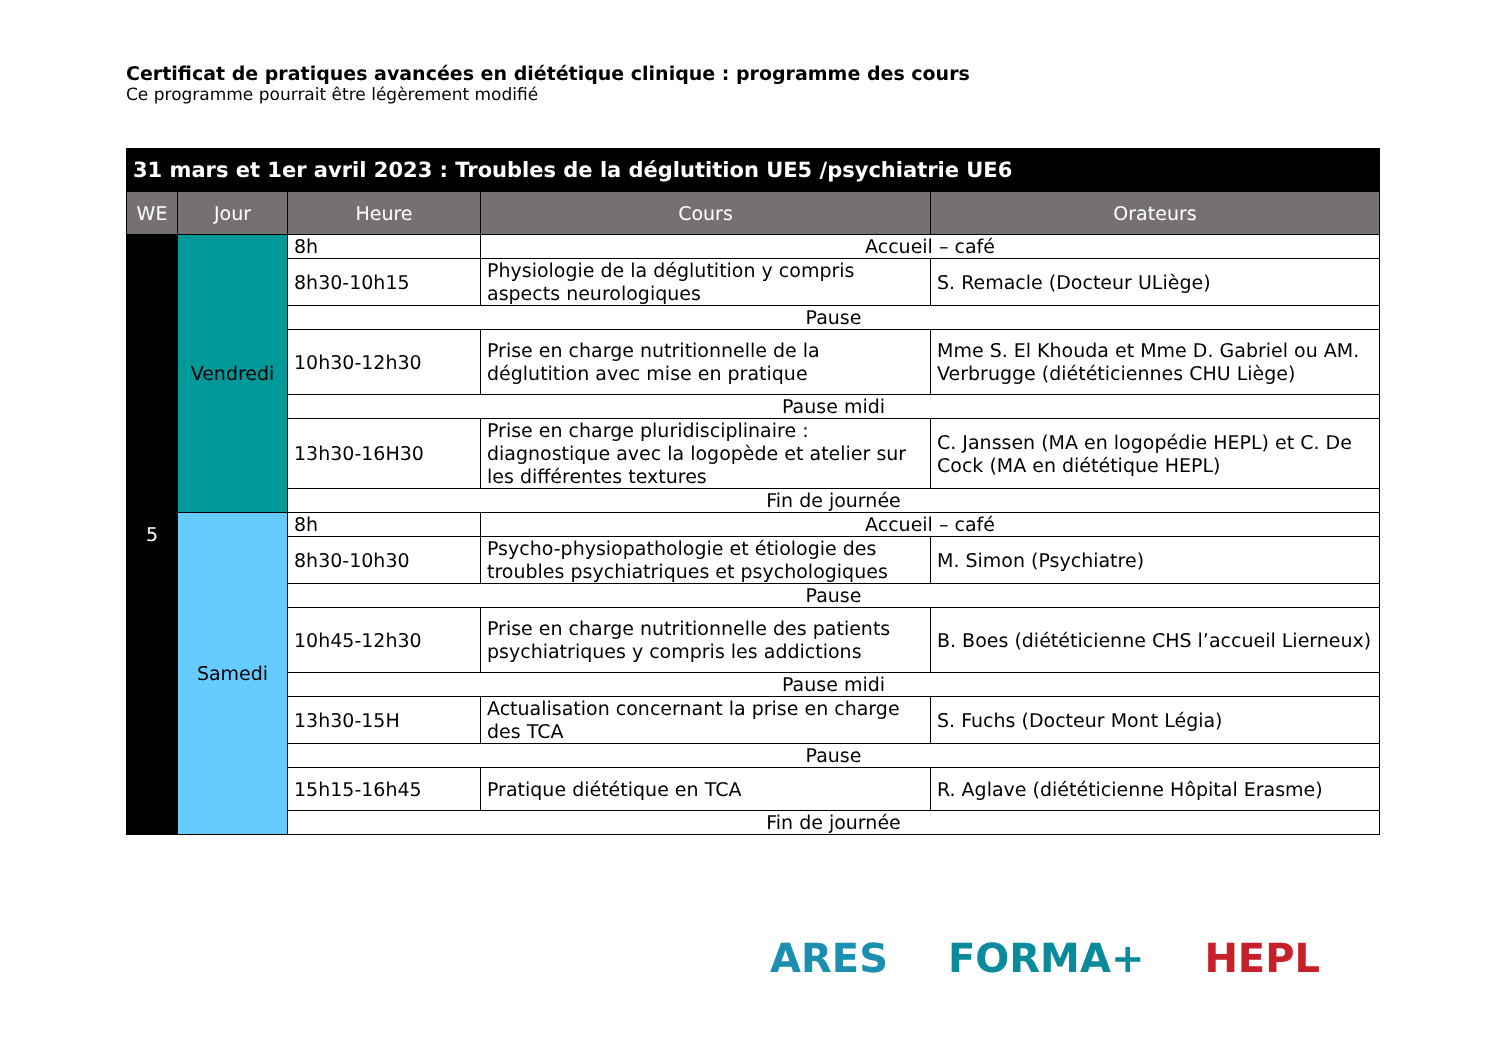Certificat de pratiques avancées en diététique clinique : programme des cours
Ce programme pourrait être légèrement modifié
| 31 mars et 1er avril 2023 : Troubles de la déglutition UE5 /psychiatrie UE6 | | | | |
| --- | --- | --- | --- | --- |
| WE | Jour | Heure | Cours | Orateurs |
| 5 | Vendredi | 8h | Accueil – café | |
| | | 8h30-10h15 | Physiologie de la déglutition y compris aspects neurologiques | S. Remacle (Docteur ULiège) |
| | | Pause | | |
| | | 10h30-12h30 | Prise en charge nutritionnelle de la déglutition avec mise en pratique | Mme S. El Khouda et Mme D. Gabriel ou AM. Verbrugge (diététiciennes CHU Liège) |
| | | Pause midi | | |
| | | 13h30-16H30 | Prise en charge pluridisciplinaire : diagnostique avec la logopède et atelier sur les différentes textures | C. Janssen (MA en logopédie HEPL) et C. De Cock (MA en diététique HEPL) |
| | | Fin de journée | | |
| | Samedi | 8h | Accueil – café | |
| | | 8h30-10h30 | Psycho-physiopathologie et étiologie des troubles psychiatriques et psychologiques | M. Simon (Psychiatre) |
| | | Pause | | |
| | | 10h45-12h30 | Prise en charge nutritionnelle des patients psychiatriques y compris les addictions | B. Boes (diététicienne CHS l’accueil Lierneux) |
| | | Pause midi | | |
| | | 13h30-15H | Actualisation concernant la prise en charge des TCA | S. Fuchs (Docteur Mont Légia) |
| | | Pause | | |
| | | 15h15-16h45 | Pratique diététique en TCA | R. Aglave (diététicienne Hôpital Erasme) |
| | | Fin de journée | | |
ARES FORMA+ HEPL